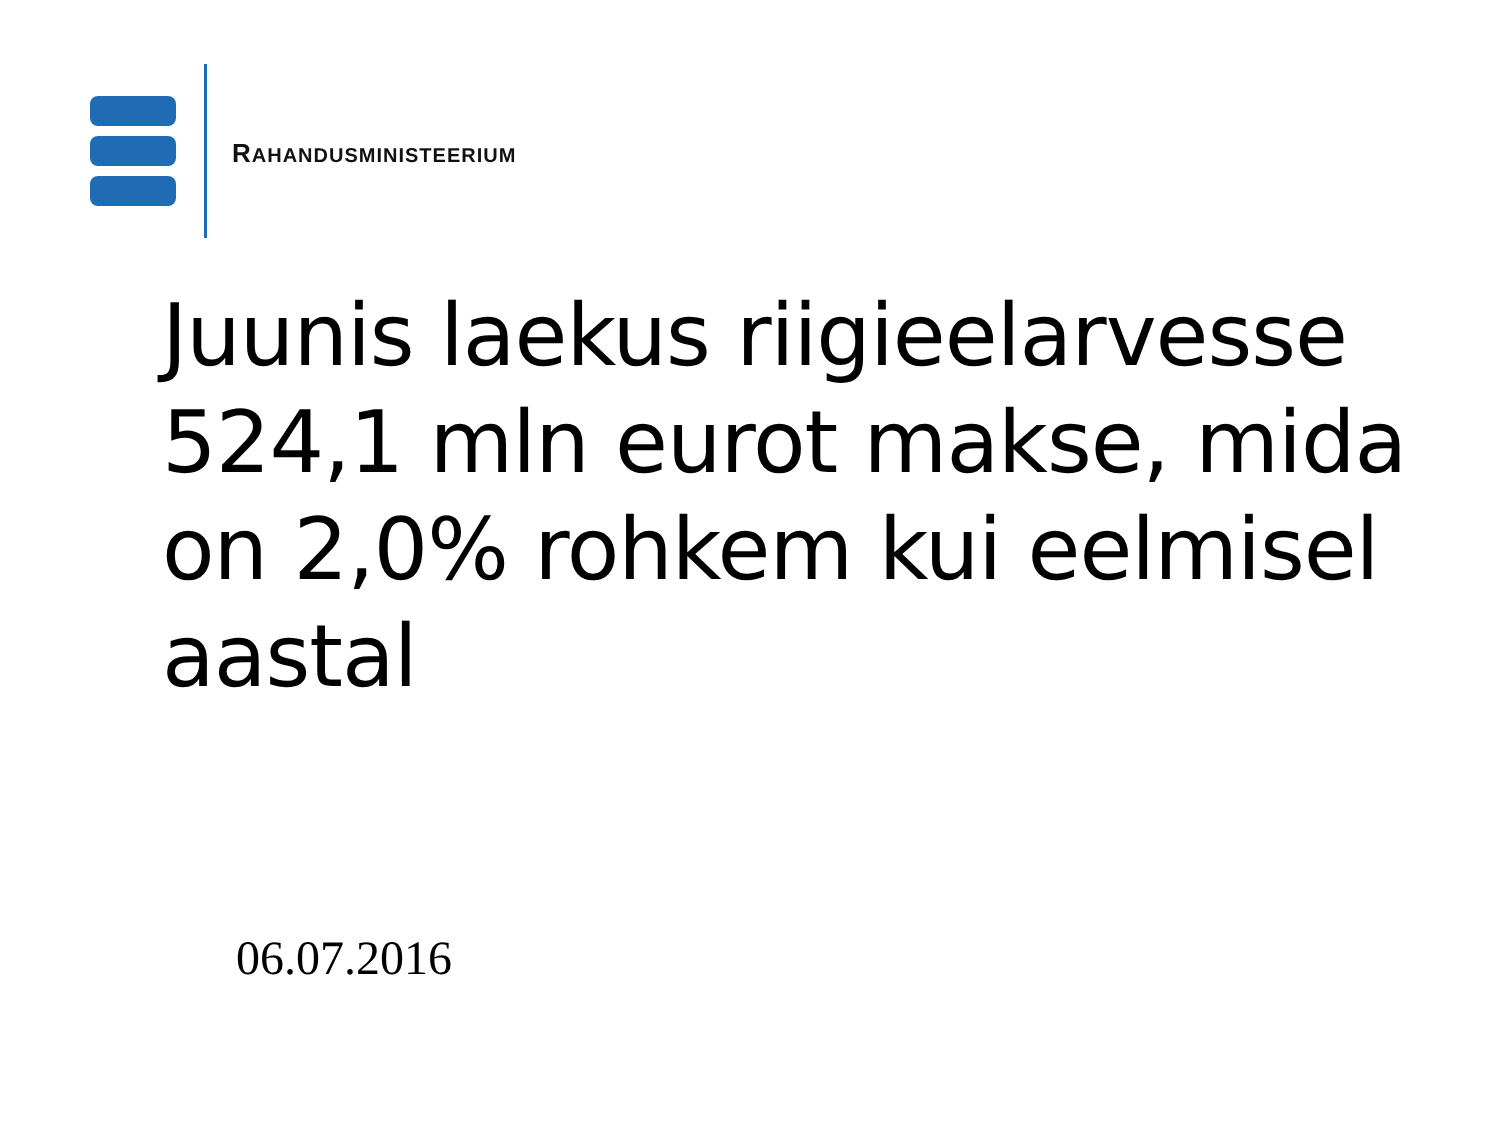RAHANDUSMINISTEERIUM
Juunis laekus riigieelarvesse 524,1 mln eurot makse, mida on 2,0% rohkem kui eelmisel aastal
06.07.2016